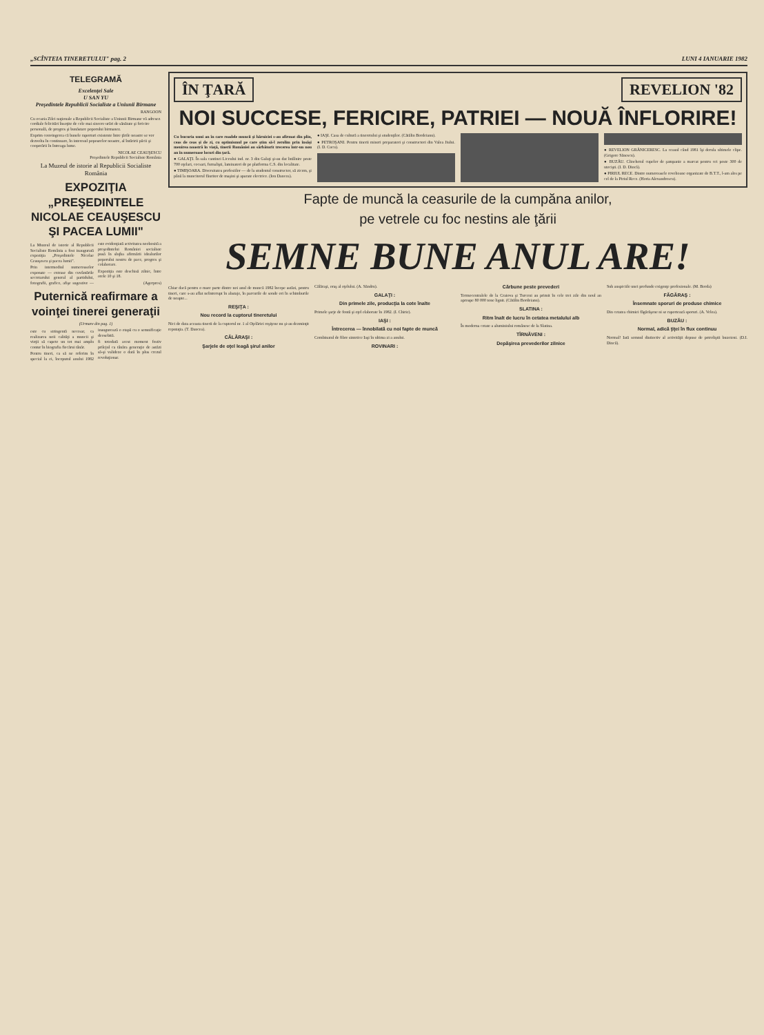„SCÎNTEIA TINERETULUI" pag. 2 LUNI 4 IANUARIE 1982
TELEGRAMĂ
Excelenţei Sale
U SAN YU
Preşedintele Republicii Socialiste a Uniunii Birmane
RANGOON
Cu ocazia Zilei naţionale a Republicii Socialiste a Uniunii Birmane vă adresez cordiale felicitări însoţite de cele mai sincere urări de sănătate şi fericire personală, de progres şi bunăstare poporului birmanez.
Exprim convingerea că bunele raporturi existente între ţările noastre se vor dezvolta în continuare, în interesul popoarelor noastre, al întăririi păcii şi cooperării în întreaga lume.
NICOLAE CEAUŞESCU
Preşedintele Republicii Socialiste România
La Muzeul de istorie al Republicii Socialiste România
EXPOZIŢIA „PREŞEDINTELE NICOLAE CEAUŞESCU ŞI PACEA LUMII"
La Muzeul de istorie al Republicii Socialiste România a fost inaugurată expoziţia „Preşedintele Nicolae Ceauşescu şi pacea lumii".
Prin intermediul numeroaselor exponate — extrase din cuvântările secretarului general al partidului, fotografii, grafice, afişe sugestive — este evidenţiată activitatea neobosită a preşedintelui României socialiste pusă în slujba afirmării idealurilor poporului nostru de pace, progres şi colaborare.
Expoziţia este deschisă zilnic, între orele 10 şi 18.
(Agerpres)
Puternică reafirmare a voinţei tinerei generaţii
(Urmare din pag. 1)
este cu stringentă necesar, ca realizarea noii calităţi a muncii şi vieţii să capete un tot mai amplu contur în biografia fiecărui tânăr.
Pentru tineri, ca să ne referim în special la ei, începutul anului 1982 inaugurează o etapă cu o semnificaţie deosebită.
fi totodată acest moment festiv prilejul ca tânăra generaţie de astăzi să-şi valideze o dată în plus crezul revoluţionar.
ÎN ŢARĂ REVELION '82
NOI SUCCESE, FERICIRE, PATRIEI — NOUĂ ÎNFLORIRE!
Cu bucuria unui an în care roadele muncii şi hărniciei s-au afirmat din plin, ceas de ceas şi de zi, cu optimismul pe care ştim să-l zerolim prin însăşi menirea noastră în viaţă, tinerii României au sărbătorit trecerea într-un nou an în numeroase locuri din ţară.
● GALAŢI. În sala cantinei Liceului ind. nr. 3 din Galaţi şi-au dat întâlnire peste 700 oţelari, cocsari, furnalişti, laminatori de pe platforma C.S. din localitate.
● TIMIŞOARA. Diversitatea profesiilor — de la studentul constructor, să zicem, şi până la muncitorul făuritor de maşini şi aparate electrice. (Ion Dancea).
● IAŞI. Casa de cultură a tineretului şi studenţilor. (Cătălin Bordeianu).
● PETROŞANI. Pentru tinerii mineri preparatori şi constructori din Valea Jiului. (I. D. Cucu).
● REVELION GRĂNICERESC. La ceasul când 1981 îşi derula ultimele clipe. (Grigore Sănescu).
● BUZĂU. Clinchetul cupelor de şampanie a marcat pentru cei peste 300 de utecişti. (I. D. Dincă).
● PIRIUL RECE. Dintre numeroasele revelioane organizate de B.T.T., l-am ales pe cel de la Piriul Rece. (Horia Alexandrescu).
Fapte de muncă la ceasurile de la cumpăna anilor,
pe vetrele cu foc nestins ale ţării
SEMNE BUNE ANUL ARE!
Chiar dacă pentru o mare parte dintre noi anul de muncă 1982 începe astăzi, pentru tineri, care s-au aflat neîntrerupt în abataje, în parcurile de sonde ori în schimburile de noapte...
REŞIŢA :
Nou record la cuptorul tineretului
Nici de data aceasta tinerii de la cuptorul nr. 1 al Oţelăriei reşiţene nu şi-au dezminţit reputaţia. (T. Dancea).
CĂLĂRAŞI :
Şarjele de oţel leagă şirul anilor
Călăraşi, oraş al oţelului. (A. Săndru).
GALAŢI :
Din primele zile, producţia la cote înalte
Primele şarje de fontă şi oţel elaborate în 1982. (I. Chirie).
IAŞI :
Întrecerea — înnobilată cu noi fapte de muncă
Combinatul de fibre sintetice Iaşi în ultima zi a anului.
ROVINARI :
Cărbune peste prevederi
Termocentralele de la Craiova şi Turceni au primit în cele trei zile din noul an aproape 80 000 tone lignit. (Cătălin Bordeianu).
SLATINA :
Ritm înalt de lucru în cetatea metalului alb
În moderna cetate a aluminiului românesc de la Slatina.
TÎRNĂVENI :
Depăşirea prevederilor zilnice
Sub auspiciile unei profunde exigenţe profesionale. (M. Borda)
FĂGĂRAŞ :
Însemnate sporuri de produse chimice
Din cetatea chimiei făgărăşene ni se raportează sporuri. (A. Velea).
BUZĂU :
Normal, adică ţiţei în flux continuu
Normal! Iată semnul distinctiv al activităţii depuse de petroliştii buzoieni. (D.I. Dincă).